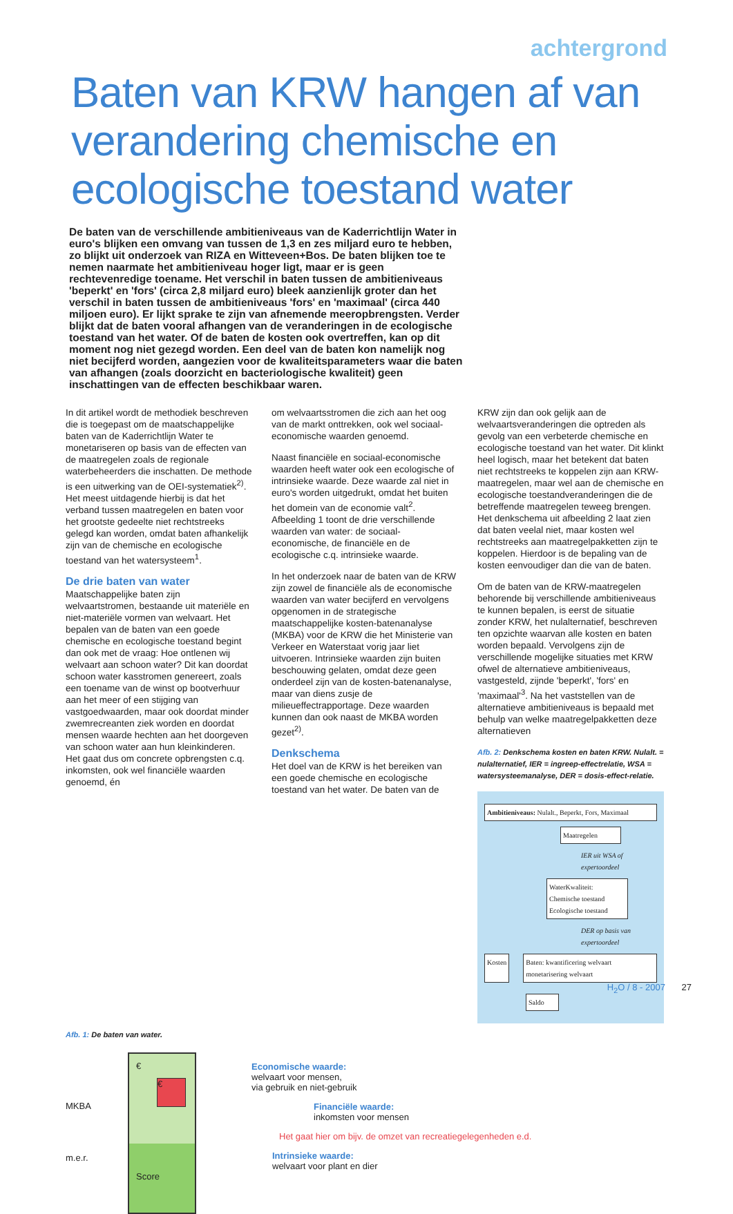achtergrond
Baten van KRW hangen af van verandering chemische en ecologische toestand water
De baten van de verschillende ambitieniveaus van de Kaderrichtlijn Water in euro's blijken een omvang van tussen de 1,3 en zes miljard euro te hebben, zo blijkt uit onderzoek van RIZA en Witteveen+Bos. De baten blijken toe te nemen naarmate het ambitieniveau hoger ligt, maar er is geen rechtevenredige toename. Het verschil in baten tussen de ambitieniveaus 'beperkt' en 'fors' (circa 2,8 miljard euro) bleek aanzienlijk groter dan het verschil in baten tussen de ambitieniveaus 'fors' en 'maximaal' (circa 440 miljoen euro). Er lijkt sprake te zijn van afnemende meeropbrengsten. Verder blijkt dat de baten vooral afhangen van de veranderingen in de ecologische toestand van het water. Of de baten de kosten ook overtreffen, kan op dit moment nog niet gezegd worden. Een deel van de baten kon namelijk nog niet becijferd worden, aangezien voor de kwaliteitsparameters waar die baten van afhangen (zoals doorzicht en bacteriologische kwaliteit) geen inschattingen van de effecten beschikbaar waren.
In dit artikel wordt de methodiek beschreven die is toegepast om de maatschappelijke baten van de Kaderrichtlijn Water te monetariseren op basis van de effecten van de maatregelen zoals de regionale waterbeheerders die inschatten. De methode is een uitwerking van de OEI-systematiek<sup>2)</sup>. Het meest uitdagende hierbij is dat het verband tussen maatregelen en baten voor het grootste gedeelte niet rechtstreeks gelegd kan worden, omdat baten afhankelijk zijn van de chemische en ecologische toestand van het watersysteem<sup>1</sup>.
De drie baten van water
Maatschappelijke baten zijn welvaartstromen, bestaande uit materiële en niet-materiële vormen van welvaart. Het bepalen van de baten van een goede chemische en ecologische toestand begint dan ook met de vraag: Hoe ontlenen wij welvaart aan schoon water? Dit kan doordat schoon water kasstromen genereert, zoals een toename van de winst op bootverhuur aan het meer of een stijging van vastgoedwaarden, maar ook doordat minder zwemrecreanten ziek worden en doordat mensen waarde hechten aan het doorgeven van schoon water aan hun kleinkinderen. Het gaat dus om concrete opbrengsten c.q. inkomsten, ook wel financiële waarden genoemd, én
om welvaartsstromen die zich aan het oog van de markt onttrekken, ook wel sociaal-economische waarden genoemd.
Naast financiële en sociaal-economische waarden heeft water ook een ecologische of intrinsieke waarde. Deze waarde zal niet in euro's worden uitgedrukt, omdat het buiten het domein van de economie valt<sup>2</sup>. Afbeelding 1 toont de drie verschillende waarden van water: de sociaal-economische, de financiële en de ecologische c.q. intrinsieke waarde.
In het onderzoek naar de baten van de KRW zijn zowel de financiële als de economische waarden van water becijferd en vervolgens opgenomen in de strategische maatschappelijke kosten-batenanalyse (MKBA) voor de KRW die het Ministerie van Verkeer en Waterstaat vorig jaar liet uitvoeren. Intrinsieke waarden zijn buiten beschouwing gelaten, omdat deze geen onderdeel zijn van de kosten-batenanalyse, maar van diens zusje de milieueffectrapportage. Deze waarden kunnen dan ook naast de MKBA worden gezet<sup>2)</sup>.
Denkschema
Het doel van de KRW is het bereiken van een goede chemische en ecologische toestand van het water. De baten van de
KRW zijn dan ook gelijk aan de welvaartsveranderingen die optreden als gevolg van een verbeterde chemische en ecologische toestand van het water. Dit klinkt heel logisch, maar het betekent dat baten niet rechtstreeks te koppelen zijn aan KRW-maatregelen, maar wel aan de chemische en ecologische toestandveranderingen die de betreffende maatregelen teweeg brengen. Het denkschema uit afbeelding 2 laat zien dat baten veelal niet, maar kosten wel rechtstreeks aan maatregelpakketten zijn te koppelen. Hierdoor is de bepaling van de kosten eenvoudiger dan die van de baten.
Om de baten van de KRW-maatregelen behorende bij verschillende ambitieniveaus te kunnen bepalen, is eerst de situatie zonder KRW, het nulalternatief, beschreven ten opzichte waarvan alle kosten en baten worden bepaald. Vervolgens zijn de verschillende mogelijke situaties met KRW ofwel de alternatieve ambitieniveaus, vastgesteld, zijnde 'beperkt', 'fors' en 'maximaal'<sup>3</sup>. Na het vaststellen van de alternatieve ambitieniveaus is bepaald met behulp van welke maatregelpakketten deze alternatieven
Afb. 2: Denkschema kosten en baten KRW. Nulalt. = nulalternatief, IER = ingreep-effectrelatie, WSA = watersysteemanalyse, DER = dosis-effect-relatie.
Ambitieniveaus: Nulalt., Beperkt, Fors, Maximaal
Maatregelen
IER uit WSA of expertoordeel
WaterKwaliteit: Chemische toestand Ecologische toestand
DER op basis van expertoordeel
Kosten Baten: kwantificering welvaart monetarisering welvaart
Saldo
Afb. 1: De baten van water.
MKBA
m.e.r.
€
€
Score
Economische waarde:
welvaart voor mensen,
via gebruik en niet-gebruik
Financiële waarde:
inkomsten voor mensen
Het gaat hier om bijv. de omzet van recreatiegelegenheden e.d.
Intrinsieke waarde:
welvaart voor plant en dier
H<sub>2</sub>O / 8 - 2007 27